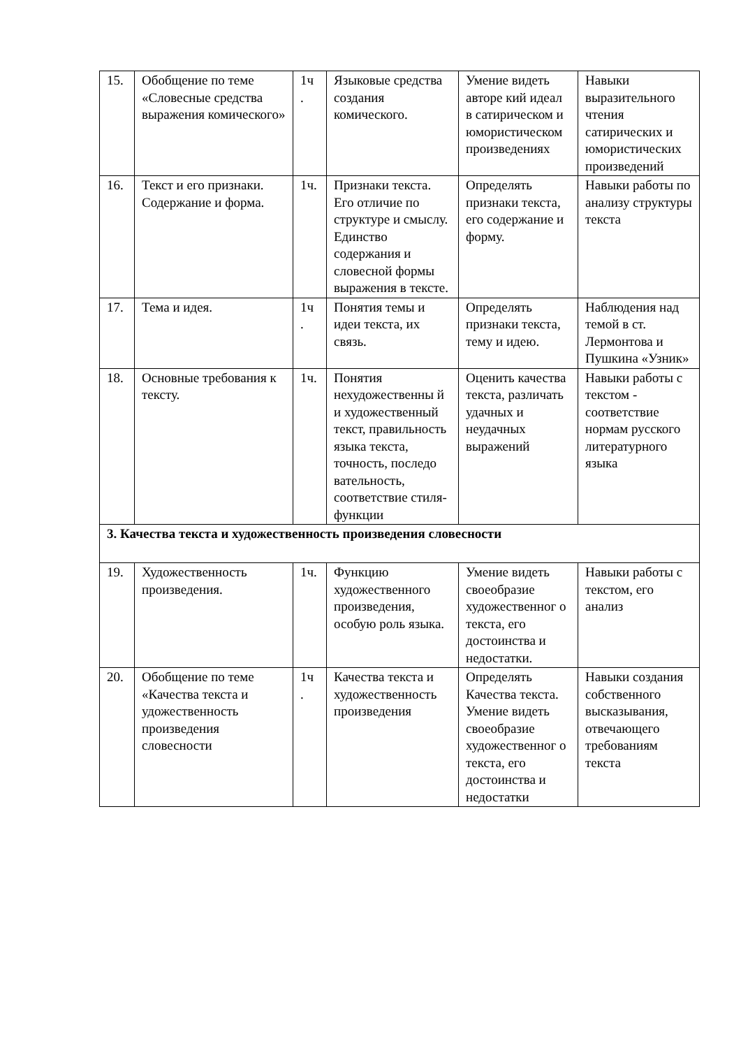| 15. | Обобщение по теме «Словесные средства выражения комического» | 1ч . | Языковые средства создания комического. | Умение видеть авторе кий идеал в сатирическом и юмористическом произведениях | Навыки выразительного чтения сатирических и юмористических произведений |
| 16. | Текст и его признаки. Содержание и форма. | 1ч. | Признаки текста. Его отличие по структуре и смыслу. Единство содержания и словесной формы выражения в тексте. | Определять признаки текста, его содержание и форму. | Навыки работы по анализу структуры текста |
| 17. | Тема и идея. | 1ч . | Понятия темы и идеи текста, их связь. | Определять признаки текста, тему и идею. | Наблюдения над темой в ст. Лермонтова и Пушкина «Узник» |
| 18. | Основные требования к тексту. | 1ч. | Понятия нехудожественны й и художественный текст, правильность языка текста, точность, последо вательность, соответствие стиля-функции | Оценить качества текста, различать удачных и неудачных выражений | Навыки работы с текстом - соответствие нормам русского литературного языка |
| 3. Качества текста и художественность произведения словесности | | | | | |
| 19. | Художественность произведения. | 1ч. | Функцию художественного произведения, особую роль языка. | Умение видеть своеобразие художественног о текста, его достоинства и недостатки. | Навыки работы с текстом, его анализ |
| 20. | Обобщение по теме «Качества текста и удожественность произведения словесности | 1ч . | Качества текста и художественность произведения | Определять Качества текста. Умение видеть своеобразие художественног о текста, его достоинства и недостатки | Навыки создания собственного высказывания, отвечающего требованиям текста |